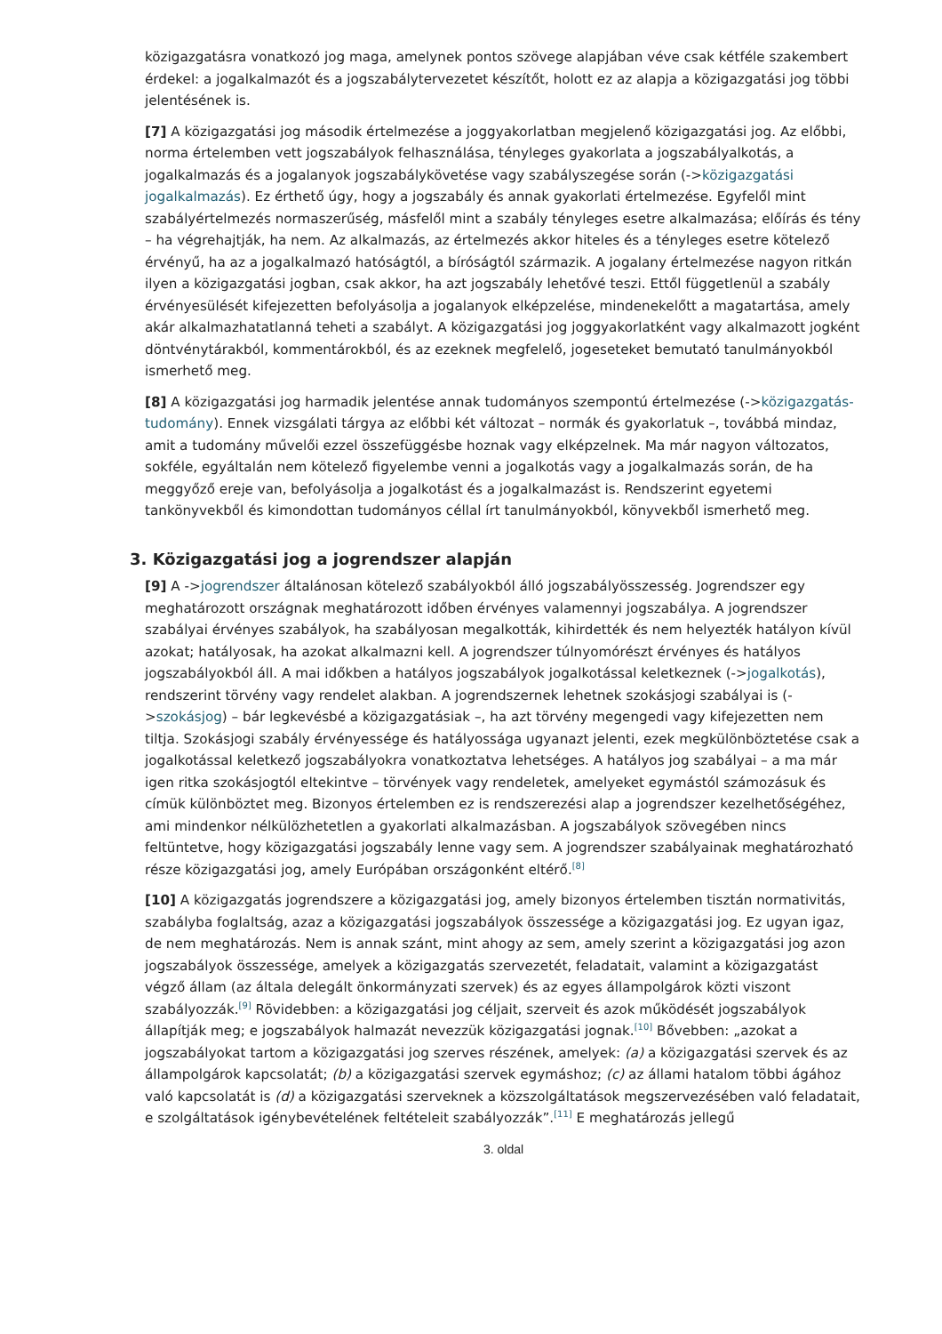közigazgatásra vonatkozó jog maga, amelynek pontos szövege alapjában véve csak kétféle szakembert érdekel: a jogalkalmazót és a jogszabálytervezetet készítőt, holott ez az alapja a közigazgatási jog többi jelentésének is.
[7] A közigazgatási jog második értelmezése a joggyakorlatban megjelenő közigazgatási jog. Az előbbi, norma értelemben vett jogszabályok felhasználása, tényleges gyakorlata a jogszabályalkotás, a jogalkalmazás és a jogalanyok jogszabálykövetése vagy szabályszegése során (->közigazgatási jogalkalmazás). Ez érthető úgy, hogy a jogszabály és annak gyakorlati értelmezése. Egyfelől mint szabályértelmezés normaszerűség, másfelől mint a szabály tényleges esetre alkalmazása; előírás és tény – ha végrehajtják, ha nem. Az alkalmazás, az értelmezés akkor hiteles és a tényleges esetre kötelező érvényű, ha az a jogalkalmazó hatóságtól, a bíróságtól származik. A jogalany értelmezése nagyon ritkán ilyen a közigazgatási jogban, csak akkor, ha azt jogszabály lehetővé teszi. Ettől függetlenül a szabály érvényesülését kifejezetten befolyásolja a jogalanyok elképzelése, mindenekelőtt a magatartása, amely akár alkalmazhatatlanná teheti a szabályt. A közigazgatási jog joggyakorlatként vagy alkalmazott jogként döntvénytárakból, kommentárokból, és az ezeknek megfelelő, jogeseteket bemutató tanulmányokból ismerhető meg.
[8] A közigazgatási jog harmadik jelentése annak tudományos szempontú értelmezése (->közigazgatás-tudomány). Ennek vizsgálati tárgya az előbbi két változat – normák és gyakorlatuk –, továbbá mindaz, amit a tudomány művelői ezzel összefüggésbe hoznak vagy elképzelnek. Ma már nagyon változatos, sokféle, egyáltalán nem kötelező figyelembe venni a jogalkotás vagy a jogalkalmazás során, de ha meggyőző ereje van, befolyásolja a jogalkotást és a jogalkalmazást is. Rendszerint egyetemi tankönyvekből és kimondottan tudományos céllal írt tanulmányokból, könyvekből ismerhető meg.
3. Közigazgatási jog a jogrendszer alapján
[9] A ->jogrendszer általánosan kötelező szabályokból álló jogszabályösszesség. Jogrendszer egy meghatározott országnak meghatározott időben érvényes valamennyi jogszabálya. A jogrendszer szabályai érvényes szabályok, ha szabályosan megalkották, kihirdették és nem helyezték hatályon kívül azokat; hatályosak, ha azokat alkalmazni kell. A jogrendszer túlnyomórészt érvényes és hatályos jogszabályokból áll. A mai időkben a hatályos jogszabályok jogalkotással keletkeznek (->jogalkotás), rendszerint törvény vagy rendelet alakban. A jogrendszernek lehetnek szokásjogi szabályai is (->szokásjog) – bár legkevésbé a közigazgatásiak –, ha azt törvény megengedi vagy kifejezetten nem tiltja. Szokásjogi szabály érvényessége és hatályossága ugyanazt jelenti, ezek megkülönböztetése csak a jogalkotással keletkező jogszabályokra vonatkoztatva lehetséges. A hatályos jog szabályai – a ma már igen ritka szokásjogtól eltekintve – törvények vagy rendeletek, amelyeket egymástól számozásuk és címük különböztet meg. Bizonyos értelemben ez is rendszerezési alap a jogrendszer kezelhetőségéhez, ami mindenkor nélkülözhetetlen a gyakorlati alkalmazásban. A jogszabályok szövegében nincs feltüntetve, hogy közigazgatási jogszabály lenne vagy sem. A jogrendszer szabályainak meghatározható része közigazgatási jog, amely Európában országonként eltérő.<sup>[8]</sup>
[10] A közigazgatás jogrendszere a közigazgatási jog, amely bizonyos értelemben tisztán normativitás, szabályba foglaltság, azaz a közigazgatási jogszabályok összessége a közigazgatási jog. Ez ugyan igaz, de nem meghatározás. Nem is annak szánt, mint ahogy az sem, amely szerint a közigazgatási jog azon jogszabályok összessége, amelyek a közigazgatás szervezetét, feladatait, valamint a közigazgatást végző állam (az általa delegált önkormányzati szervek) és az egyes állampolgárok közti viszont szabályozzák.<sup>[9]</sup> Rövidebben: a közigazgatási jog céljait, szerveit és azok működését jogszabályok állapítják meg; e jogszabályok halmazát nevezzük közigazgatási jognak.<sup>[10]</sup> Bővebben: „azokat a jogszabályokat tartom a közigazgatási jog szerves részének, amelyek: (a) a közigazgatási szervek és az állampolgárok kapcsolatát; (b) a közigazgatási szervek egymáshoz; (c) az állami hatalom többi ágához való kapcsolatát is (d) a közigazgatási szerveknek a közszolgáltatások megszervezésében való feladatait, e szolgáltatások igénybevételének feltételeit szabályozzák”.<sup>[11]</sup> E meghatározás jellegű
3. oldal